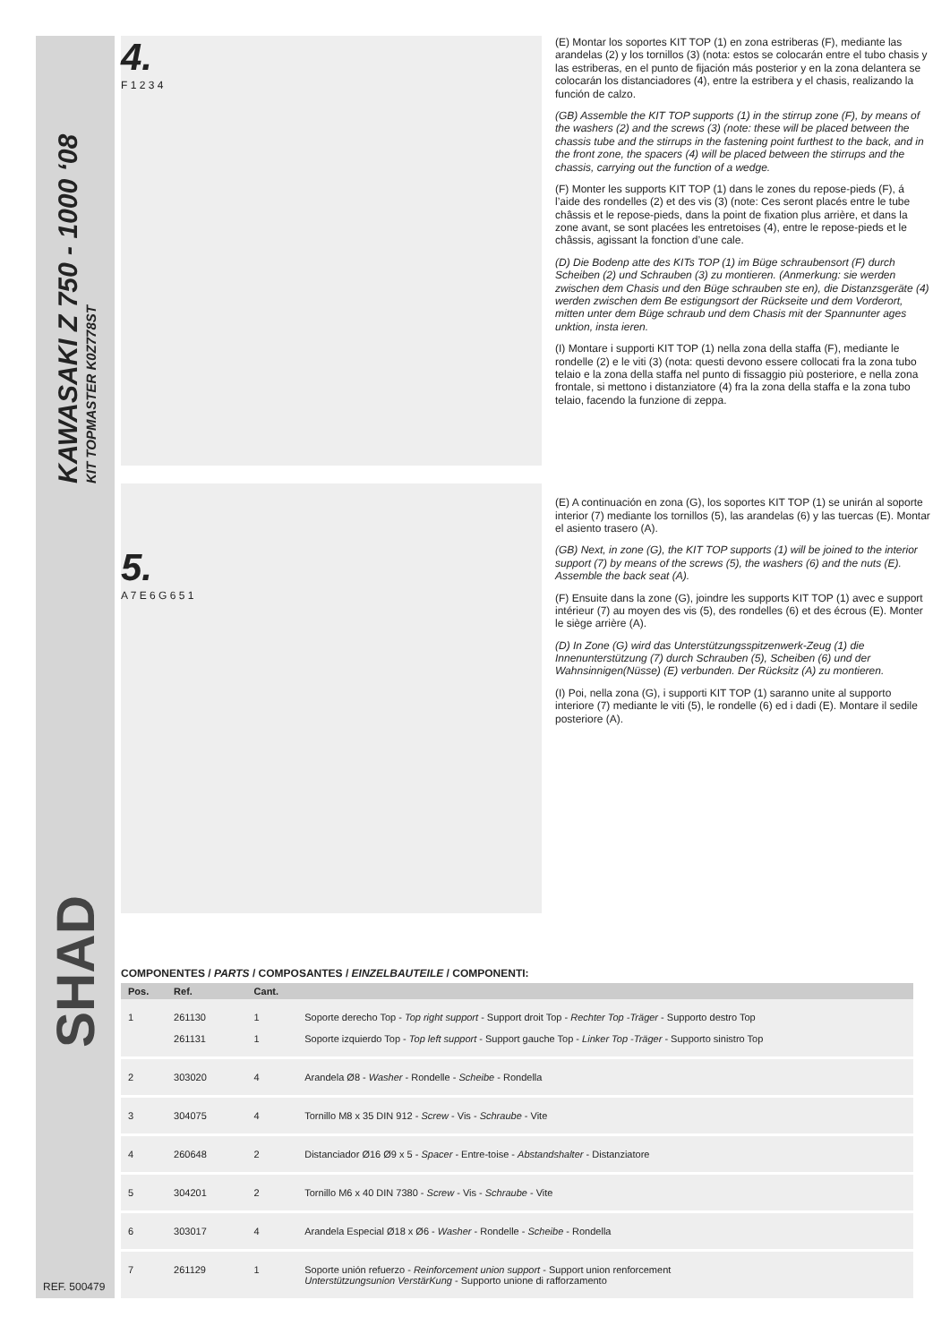KAWASAKI Z 750 - 1000 ‘08
KIT TOPMASTER K0Z778ST
SHAD
4.
F 1 2 3 4
5.
A 7 E 6 G 6 5 1
(E) Montar los soportes KIT TOP (1) en zona estriberas (F), mediante las arandelas (2) y los tornillos (3) (nota: estos se colocarán entre el tubo chasis y las estriberas, en el punto de fijación más posterior y en la zona delantera se colocarán los distanciadores (4), entre la estribera y el chasis, realizando la función de calzo.
(GB) Assemble the KIT TOP supports (1) in the stirrup zone (F), by means of the washers (2) and the screws (3) (note: these will be placed between the chassis tube and the stirrups in the fastening point furthest to the back, and in the front zone, the spacers (4) will be placed between the stirrups and the chassis, carrying out the function of a wedge.
(F) Monter les supports KIT TOP (1) dans le zones du repose-pieds (F), á l’aide des rondelles (2) et des vis (3) (note: Ces seront placés entre le tube châssis et le repose-pieds, dans la point de fixation plus arrière, et dans la zone avant, se sont placées les entretoises (4), entre le repose-pieds et le châssis, agissant la fonction d’une cale.
(D) Die Bodenp atte des KITs TOP (1) im Büge schraubensort (F) durch Scheiben (2) und Schrauben (3) zu montieren. (Anmerkung: sie werden zwischen dem Chasis und den Büge schrauben ste en), die Distanzsgeräte (4) werden zwischen dem Be estigungsort der Rückseite und dem Vorderort, mitten unter dem Büge schraub und dem Chasis mit der Spannunter ages unktion, insta ieren.
(I) Montare i supporti KIT TOP (1) nella zona della staffa (F), mediante le rondelle (2) e le viti (3) (nota: questi devono essere collocati fra la zona tubo telaio e la zona della staffa nel punto di fissaggio più posteriore, e nella zona frontale, si mettono i distanziatore (4) fra la zona della staffa e la zona tubo telaio, facendo la funzione di zeppa.
(E) A continuación en zona (G), los soportes KIT TOP (1) se unirán al soporte interior (7) mediante los tornillos (5), las arandelas (6) y las tuercas (E). Montar el asiento trasero (A).
(GB) Next, in zone (G), the KIT TOP supports (1) will be joined to the interior support (7) by means of the screws (5), the washers (6) and the nuts (E). Assemble the back seat (A).
(F) Ensuite dans la zone (G), joindre les supports KIT TOP (1) avec e support intérieur (7) au moyen des vis (5), des rondelles (6) et des écrous (E). Monter le siège arrière (A).
(D) In Zone (G) wird das Unterstützungsspitzenwerk-Zeug (1) die Innenunterstützung (7) durch Schrauben (5), Scheiben (6) und der Wahnsinnigen(Nüsse) (E) verbunden. Der Rücksitz (A) zu montieren.
(I) Poi, nella zona (G), i supporti KIT TOP (1) saranno unite al supporto interiore (7) mediante le viti (5), le rondelle (6) ed i dadi (E). Montare il sedile posteriore (A).
COMPONENTES / PARTS / COMPOSANTES / EINZELBAUTEILE / COMPONENTI:
| Pos. | Ref. | | Cant. | |
| --- | --- | --- | --- | --- |
| 1 | 261130 261131 | | 1 1 | Soporte derecho Top - Top right support - Support droit Top - Rechter Top -Träger - Supporto destro Top Soporte izquierdo Top - Top left support - Support gauche Top - Linker Top -Träger - Supporto sinistro Top |
| 2 | 303020 | | 4 | Arandela Ø8 - Washer - Rondelle - Scheibe - Rondella |
| 3 | 304075 | | 4 | Tornillo M8 x 35 DIN 912 - Screw - Vis - Schraube - Vite |
| 4 | 260648 | | 2 | Distanciador Ø16 Ø9 x 5 - Spacer - Entre-toise - Abstandshalter - Distanziatore |
| 5 | 304201 | | 2 | Tornillo M6 x 40 DIN 7380 - Screw - Vis - Schraube - Vite |
| 6 | 303017 | | 4 | Arandela Especial Ø18 x Ø6 - Washer - Rondelle - Scheibe - Rondella |
| 7 | 261129 | | 1 | Soporte unión refuerzo - Reinforcement union support - Support union renforcement Unterstützungsunion VerstärKung - Supporto unione di rafforzamento |
REF. 500479